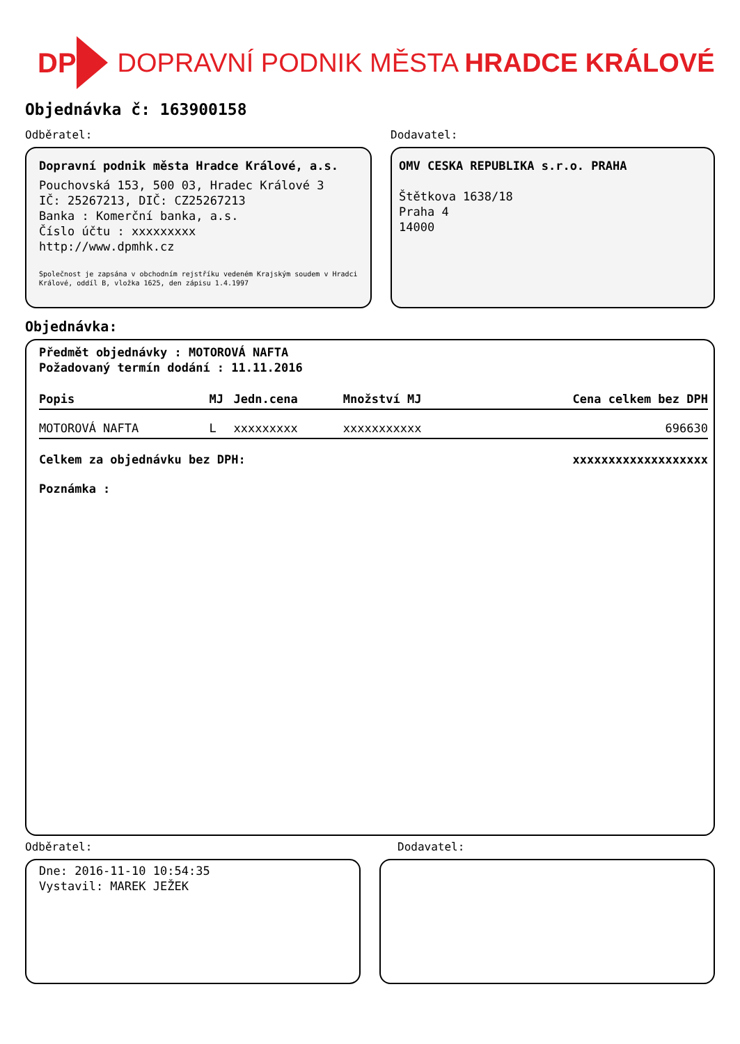DP DOPRAVNÍ PODNIK MĚSTA HRADCE KRÁLOVÉ
Objednávka č: 163900158
Odběratel:
Dopravní podnik města Hradce Králové, a.s.
Pouchovská 153, 500 03, Hradec Králové 3
IČ: 25267213, DIČ: CZ25267213
Banka : Komerční banka, a.s.
Číslo účtu : xxxxxxxxx
http://www.dpmhk.cz
Společnost je zapsána v obchodním rejstříku vedeném Krajským soudem v Hradci Králové, oddíl B, vložka 1625, den zápisu 1.4.1997
Dodavatel:
OMV CESKA REPUBLIKA s.r.o. PRAHA
Štětkova 1638/18
Praha 4
14000
Objednávka:
Předmět objednávky : MOTOROVÁ NAFTA
Požadovaný termín dodání : 11.11.2016
| Popis | MJ | Jedn.cena | Množství MJ | Cena celkem bez DPH |
| --- | --- | --- | --- | --- |
| MOTOROVÁ NAFTA | L | xxxxxxxxx | xxxxxxxxxxx | 696630 |
Celkem za objednávku bez DPH: xxxxxxxxxxxxxxxxxxx
Poznámka :
Odběratel:
Dne: 2016-11-10 10:54:35
Vystavil: MAREK JEŽEK
Dodavatel: